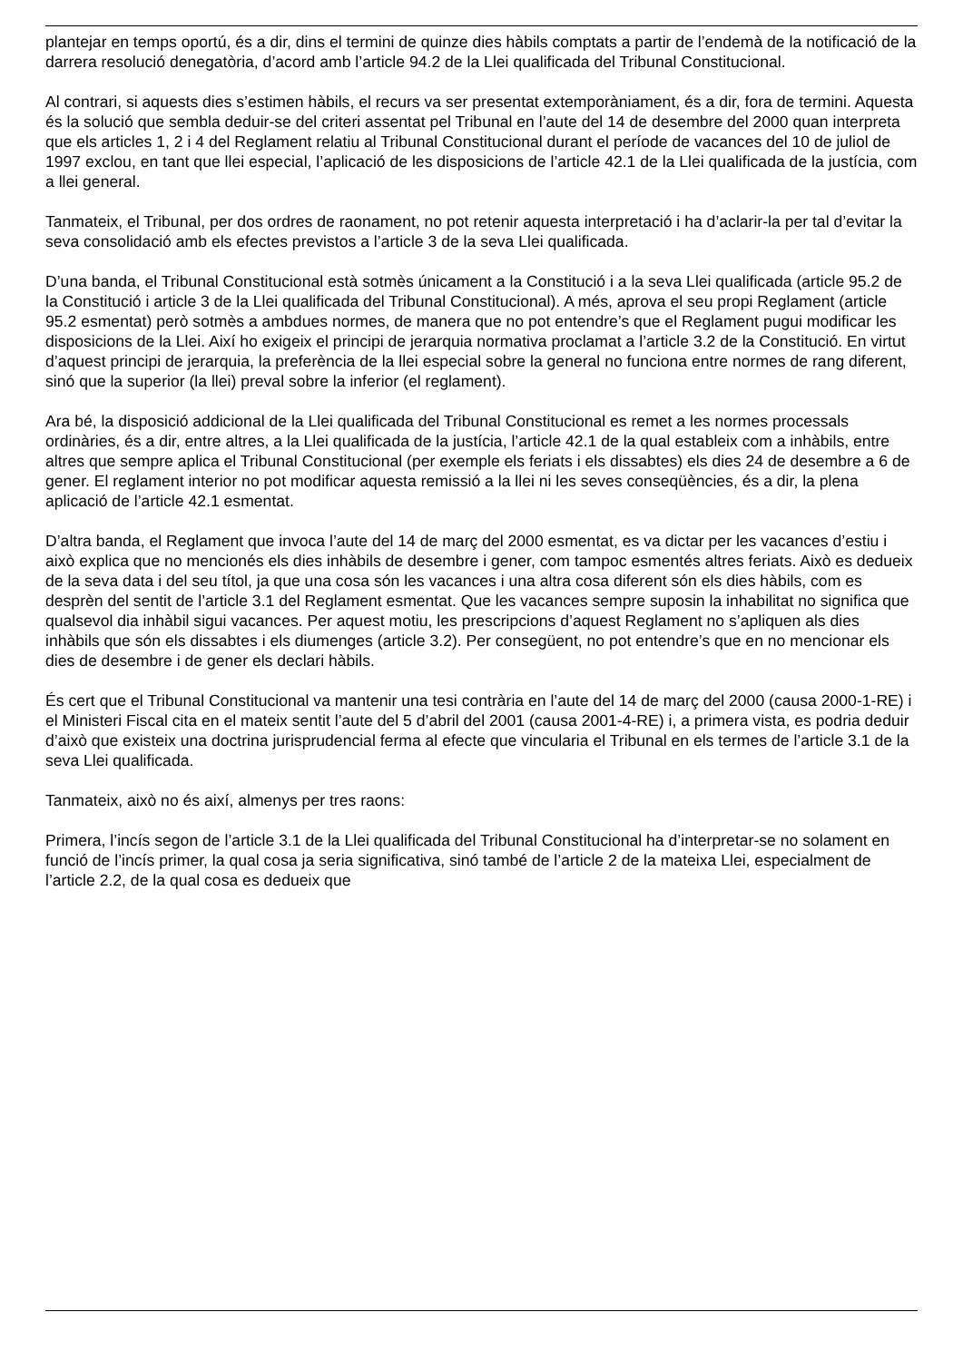plantejar en temps oportú, és a dir, dins el termini de quinze dies hàbils comptats a partir de l’endemà de la notificació de la darrera resolució denegatòria, d’acord amb l’article 94.2 de la Llei qualificada del Tribunal Constitucional.
Al contrari, si aquests dies s’estimen hàbils, el recurs va ser presentat extemporàniament, és a dir, fora de termini. Aquesta és la solució que sembla deduir-se del criteri assentat pel Tribunal en l’aute del 14 de desembre del 2000 quan interpreta que els articles 1, 2 i 4 del Reglament relatiu al Tribunal Constitucional durant el període de vacances del 10 de juliol de 1997 exclou, en tant que llei especial, l’aplicació de les disposicions de l’article 42.1 de la Llei qualificada de la justícia, com a llei general.
Tanmateix, el Tribunal, per dos ordres de raonament, no pot retenir aquesta interpretació i ha d’aclarir-la per tal d’evitar la seva consolidació amb els efectes previstos a l’article 3 de la seva Llei qualificada.
D’una banda, el Tribunal Constitucional està sotmès únicament a la Constitució i a la seva Llei qualificada (article 95.2 de la Constitució i article 3 de la Llei qualificada del Tribunal Constitucional). A més, aprova el seu propi Reglament (article 95.2 esmentat) però sotmès a ambdues normes, de manera que no pot entendre’s que el Reglament pugui modificar les disposicions de la Llei. Així ho exigeix el principi de jerarquia normativa proclamat a l’article 3.2 de la Constitució. En virtut d’aquest principi de jerarquia, la preferència de la llei especial sobre la general no funciona entre normes de rang diferent, sinó que la superior (la llei) preval sobre la inferior (el reglament).
Ara bé, la disposició addicional de la Llei qualificada del Tribunal Constitucional es remet a les normes processals ordinàries, és a dir, entre altres, a la Llei qualificada de la justícia, l’article 42.1 de la qual estableix com a inhàbils, entre altres que sempre aplica el Tribunal Constitucional (per exemple els feriats i els dissabtes) els dies 24 de desembre a 6 de gener. El reglament interior no pot modificar aquesta remissió a la llei ni les seves conseqüències, és a dir, la plena aplicació de l’article 42.1 esmentat.
D’altra banda, el Reglament que invoca l’aute del 14 de març del 2000 esmentat, es va dictar per les vacances d’estiu i això explica que no mencionés els dies inhàbils de desembre i gener, com tampoc esmentés altres feriats. Això es dedueix de la seva data i del seu títol, ja que una cosa són les vacances i una altra cosa diferent són els dies hàbils, com es desprèn del sentit de l’article 3.1 del Reglament esmentat. Que les vacances sempre suposin la inhabilitat no significa que qualsevol dia inhàbil sigui vacances. Per aquest motiu, les prescripcions d’aquest Reglament no s’apliquen als dies inhàbils que són els dissabtes i els diumenges (article 3.2). Per consegüent, no pot entendre’s que en no mencionar els dies de desembre i de gener els declari hàbils.
És cert que el Tribunal Constitucional va mantenir una tesi contrària en l’aute del 14 de març del 2000 (causa 2000-1-RE) i el Ministeri Fiscal cita en el mateix sentit l’aute del 5 d’abril del 2001 (causa 2001-4-RE) i, a primera vista, es podria deduir d’això que existeix una doctrina jurisprudencial ferma al efecte que vincularia el Tribunal en els termes de l’article 3.1 de la seva Llei qualificada.
Tanmateix, això no és així, almenys per tres raons:
Primera, l’incís segon de l’article 3.1 de la Llei qualificada del Tribunal Constitucional ha d’interpretar-se no solament en funció de l’incís primer, la qual cosa ja seria significativa, sinó també de l’article 2 de la mateixa Llei, especialment de l’article 2.2, de la qual cosa es dedueix que